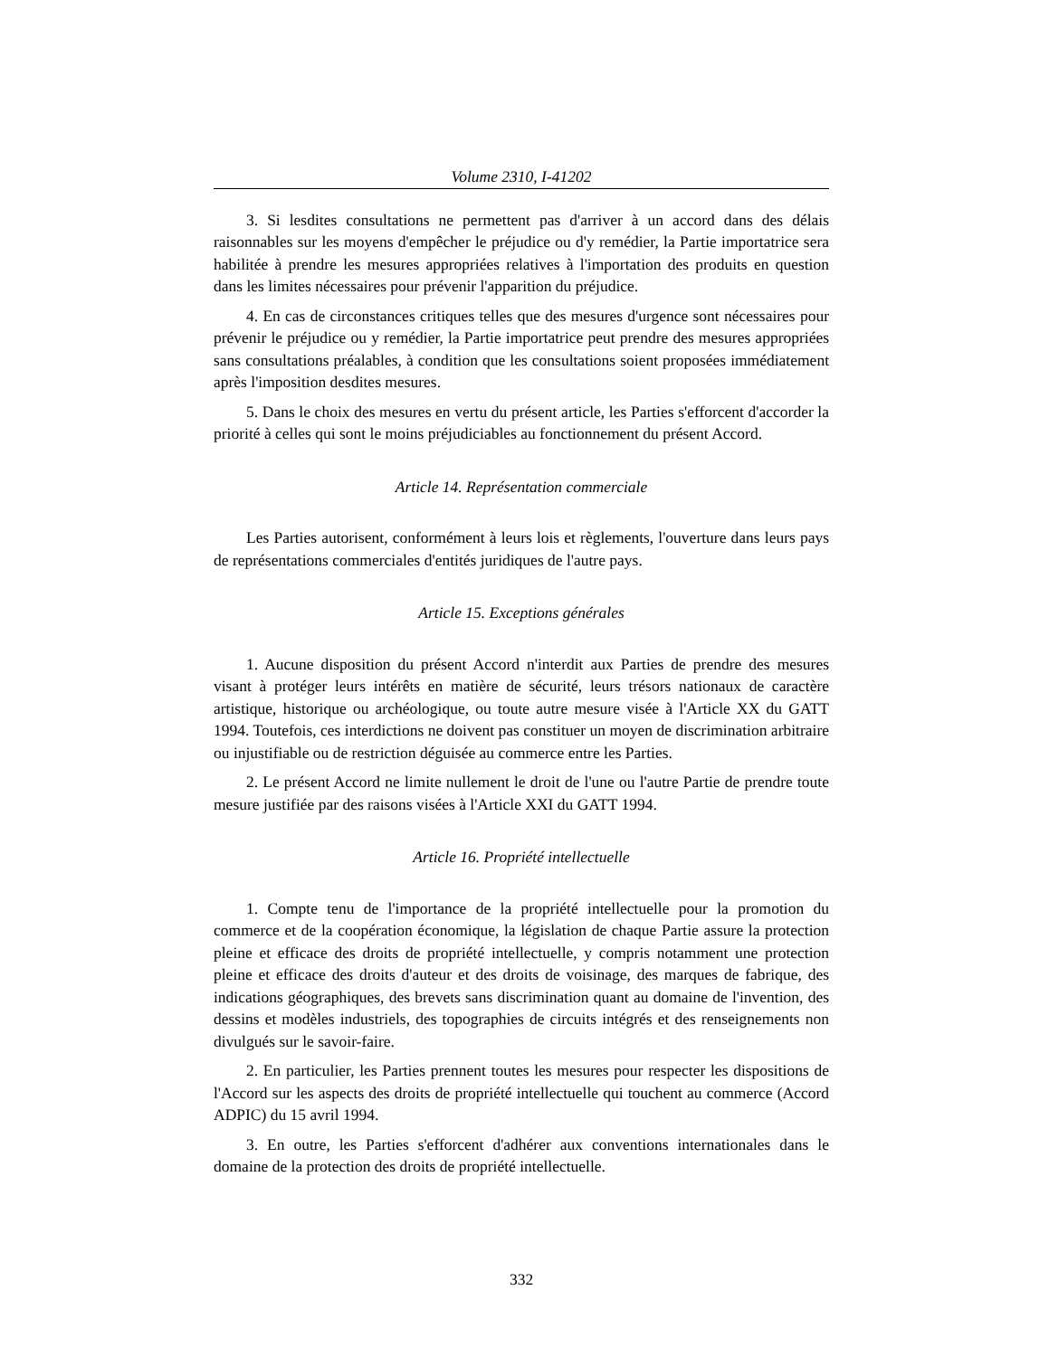Volume 2310, I-41202
3. Si lesdites consultations ne permettent pas d'arriver à un accord dans des délais raisonnables sur les moyens d'empêcher le préjudice ou d'y remédier, la Partie importatrice sera habilitée à prendre les mesures appropriées relatives à l'importation des produits en question dans les limites nécessaires pour prévenir l'apparition du préjudice.
4. En cas de circonstances critiques telles que des mesures d'urgence sont nécessaires pour prévenir le préjudice ou y remédier, la Partie importatrice peut prendre des mesures appropriées sans consultations préalables, à condition que les consultations soient proposées immédiatement après l'imposition desdites mesures.
5. Dans le choix des mesures en vertu du présent article, les Parties s'efforcent d'accorder la priorité à celles qui sont le moins préjudiciables au fonctionnement du présent Accord.
Article 14. Représentation commerciale
Les Parties autorisent, conformément à leurs lois et règlements, l'ouverture dans leurs pays de représentations commerciales d'entités juridiques de l'autre pays.
Article 15. Exceptions générales
1. Aucune disposition du présent Accord n'interdit aux Parties de prendre des mesures visant à protéger leurs intérêts en matière de sécurité, leurs trésors nationaux de caractère artistique, historique ou archéologique, ou toute autre mesure visée à l'Article XX du GATT 1994. Toutefois, ces interdictions ne doivent pas constituer un moyen de discrimination arbitraire ou injustifiable ou de restriction déguisée au commerce entre les Parties.
2. Le présent Accord ne limite nullement le droit de l'une ou l'autre Partie de prendre toute mesure justifiée par des raisons visées à l'Article XXI du GATT 1994.
Article 16. Propriété intellectuelle
1. Compte tenu de l'importance de la propriété intellectuelle pour la promotion du commerce et de la coopération économique, la législation de chaque Partie assure la protection pleine et efficace des droits de propriété intellectuelle, y compris notamment une protection pleine et efficace des droits d'auteur et des droits de voisinage, des marques de fabrique, des indications géographiques, des brevets sans discrimination quant au domaine de l'invention, des dessins et modèles industriels, des topographies de circuits intégrés et des renseignements non divulgués sur le savoir-faire.
2. En particulier, les Parties prennent toutes les mesures pour respecter les dispositions de l'Accord sur les aspects des droits de propriété intellectuelle qui touchent au commerce (Accord ADPIC) du 15 avril 1994.
3. En outre, les Parties s'efforcent d'adhérer aux conventions internationales dans le domaine de la protection des droits de propriété intellectuelle.
332